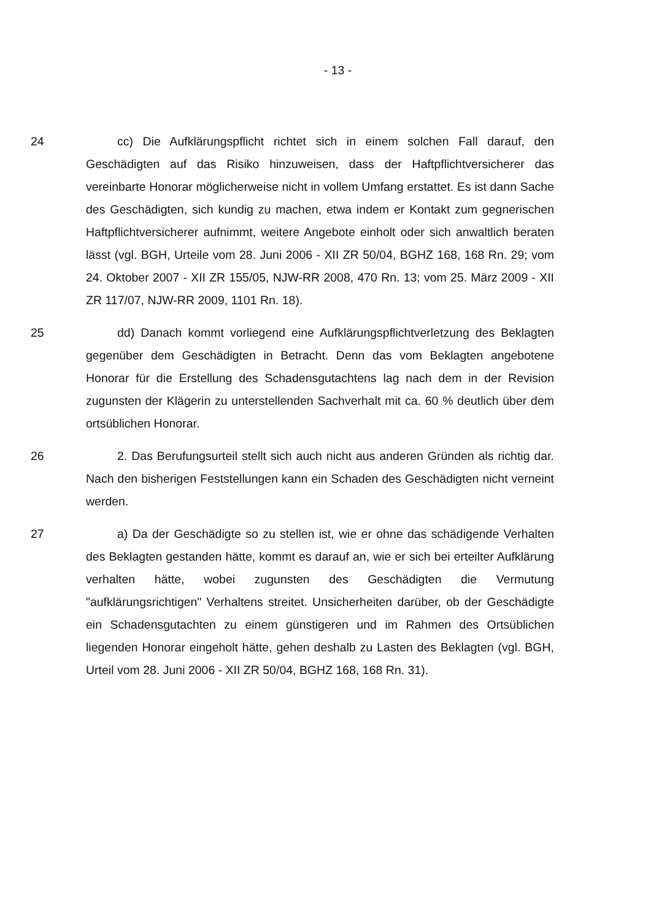- 13 -
24 cc) Die Aufklärungspflicht richtet sich in einem solchen Fall darauf, den Geschädigten auf das Risiko hinzuweisen, dass der Haftpflichtversicherer das vereinbarte Honorar möglicherweise nicht in vollem Umfang erstattet. Es ist dann Sache des Geschädigten, sich kundig zu machen, etwa indem er Kontakt zum gegnerischen Haftpflichtversicherer aufnimmt, weitere Angebote einholt oder sich anwaltlich beraten lässt (vgl. BGH, Urteile vom 28. Juni 2006 - XII ZR 50/04, BGHZ 168, 168 Rn. 29; vom 24. Oktober 2007 - XII ZR 155/05, NJW-RR 2008, 470 Rn. 13; vom 25. März 2009 - XII ZR 117/07, NJW-RR 2009, 1101 Rn. 18).
25 dd) Danach kommt vorliegend eine Aufklärungspflichtverletzung des Beklagten gegenüber dem Geschädigten in Betracht. Denn das vom Beklagten angebotene Honorar für die Erstellung des Schadensgutachtens lag nach dem in der Revision zugunsten der Klägerin zu unterstellenden Sachverhalt mit ca. 60 % deutlich über dem ortsüblichen Honorar.
26 2. Das Berufungsurteil stellt sich auch nicht aus anderen Gründen als richtig dar. Nach den bisherigen Feststellungen kann ein Schaden des Geschädigten nicht verneint werden.
27 a) Da der Geschädigte so zu stellen ist, wie er ohne das schädigende Verhalten des Beklagten gestanden hätte, kommt es darauf an, wie er sich bei erteilter Aufklärung verhalten hätte, wobei zugunsten des Geschädigten die Vermutung "aufklärungsrichtigen" Verhaltens streitet. Unsicherheiten darüber, ob der Geschädigte ein Schadensgutachten zu einem günstigeren und im Rahmen des Ortsüblichen liegenden Honorar eingeholt hätte, gehen deshalb zu Lasten des Beklagten (vgl. BGH, Urteil vom 28. Juni 2006 - XII ZR 50/04, BGHZ 168, 168 Rn. 31).